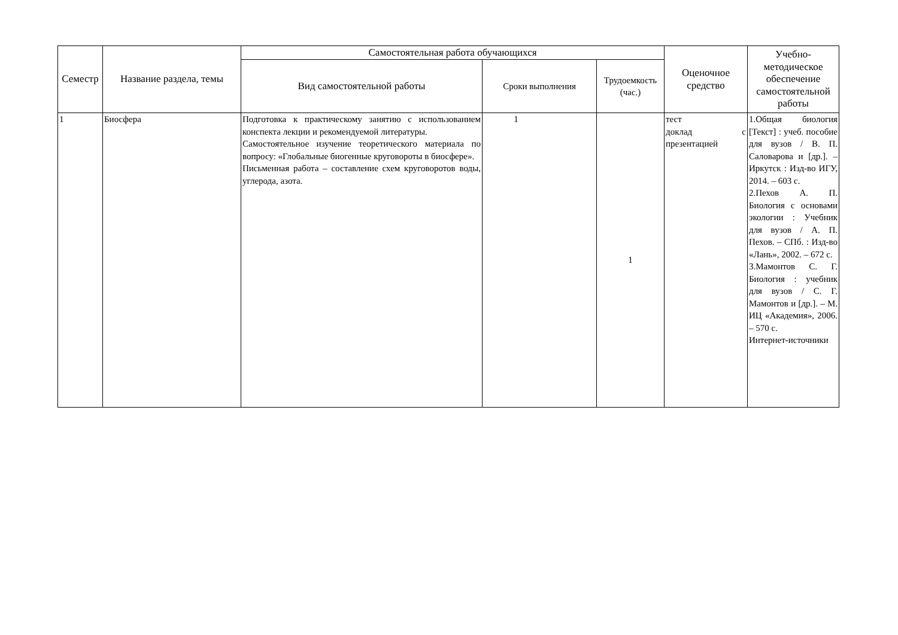| Семестр | Название раздела, темы | Самостоятельная работа обучающихся | | | Оценочное средство | Учебно-методическое обеспечение самостоятельной работы |
| --- | --- | --- | --- | --- | --- | --- |
| | | Вид самостоятельной работы | Сроки выполнения | Трудоемкость (час.) | | |
| 1 | Биосфера | Подготовка к практическому занятию с использованием конспекта лекции и рекомендуемой литературы. Самостоятельное изучение теоретического материала по вопросу: «Глобальные биогенные круговороты в биосфере». Письменная работа – составление схем круговоротов воды, углерода, азота. | 1 | 1 | тест доклад с презентацией | 1.Общая биология [Текст] : учеб. пособие для вузов / В. П. Саловарова и [др.]. – Иркутск : Изд-во ИГУ, 2014. – 603 с. 2.Пехов А. П. Биология с основами экологии : Учебник для вузов / А. П. Пехов. – СПб. : Изд-во «Лань», 2002. – 672 с. 3.Мамонтов С. Г. Биология : учебник для вузов / С. Г. Мамонтов и [др.]. – М. ИЦ «Академия», 2006. – 570 с. Интернет-источники |